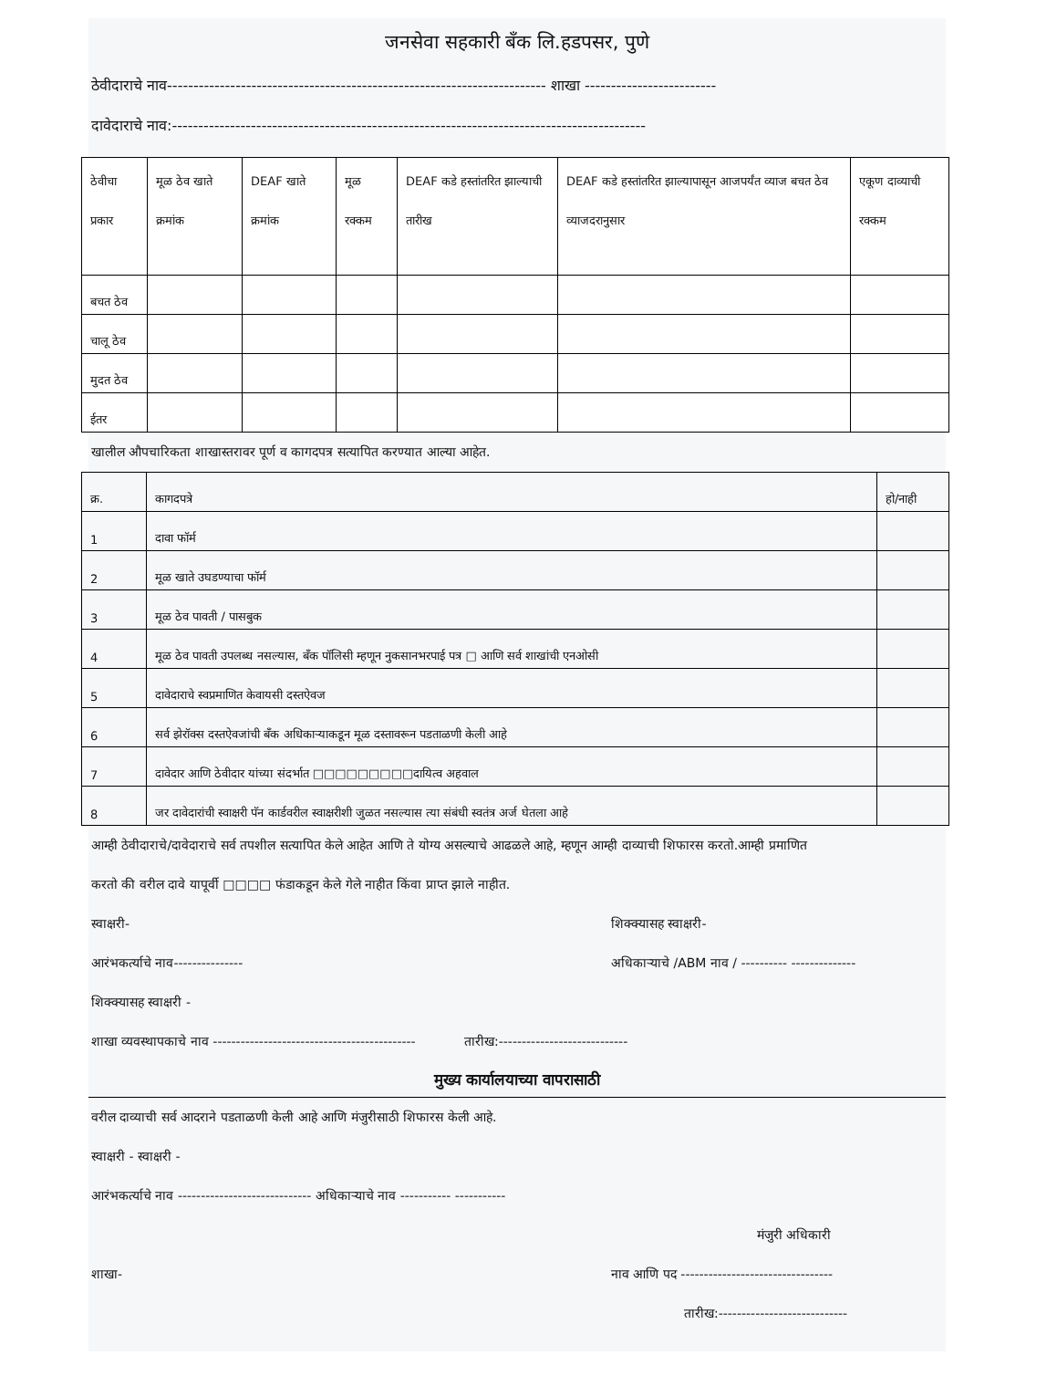जनसेवा सहकारी बँक लि.हडपसर, पुणे
ठेवीदाराचे नाव------------------------------------------------------------------------ शाखा -------------------------
दावेदाराचे नाव:------------------------------------------------------------------------------------------
| ठेवीचा प्रकार | मूळ ठेव खाते क्रमांक | DEAF खाते क्रमांक | मूळ रक्कम | DEAF कडे हस्तांतरित झाल्याची तारीख | DEAF कडे हस्तांतरित झाल्यापासून आजपर्यंत व्याज बचत ठेव व्याजदरानुसार | एकूण दाव्याची रक्कम |
| --- | --- | --- | --- | --- | --- | --- |
| बचत ठेव | | | | | | |
| चालू ठेव | | | | | | |
| मुदत ठेव | | | | | | |
| ईतर | | | | | | |
खालील औपचारिकता शाखास्तरावर पूर्ण व कागदपत्र सत्यापित करण्यात आल्या आहेत.
| क्र. | कागदपत्रे | हो/नाही |
| --- | --- | --- |
| 1 | दावा फॉर्म | |
| 2 | मूळ खाते उघडण्याचा फॉर्म | |
| 3 | मूळ ठेव पावती / पासबुक | |
| 4 | मूळ ठेव पावती उपलब्ध नसल्यास, बँक पॉलिसी म्हणून नुकसानभरपाई पत्र □ आणि सर्व शाखांची एनओसी | |
| 5 | दावेदाराचे स्वप्रमाणित केवायसी दस्तऐवज | |
| 6 | सर्व झेरॉक्स दस्तऐवजांची बँक अधिकाऱ्याकडून मूळ दस्तावरून पडताळणी केली आहे | |
| 7 | दावेदार आणि ठेवीदार यांच्या संदर्भात □□□□□□□□□दायित्व अहवाल | |
| 8 | जर दावेदारांची स्वाक्षरी पॅन कार्डवरील स्वाक्षरीशी जुळत नसल्यास त्या संबंधी स्वतंत्र अर्ज घेतला आहे | |
आम्ही ठेवीदाराचे/दावेदाराचे सर्व तपशील सत्यापित केले आहेत आणि ते योग्य असल्याचे आढळले आहे, म्हणून आम्ही दाव्याची शिफारस करतो.आम्ही प्रमाणित
करतो की वरील दावे यापूर्वी □□□□ फंडाकडून केले गेले नाहीत किंवा प्राप्त झाले नाहीत.
स्वाक्षरी- शिक्क्यासह स्वाक्षरी-
आरंभकर्त्याचे नाव--------------- अधिकाऱ्याचे /ABM नाव / ---------- --------------
शिक्क्यासह स्वाक्षरी -
शाखा व्यवस्थापकाचे नाव -------------------------------------------- तारीख:----------------------------
मुख्य कार्यालयाच्या वापरासाठी
वरील दाव्याची सर्व आदराने पडताळणी केली आहे आणि मंजुरीसाठी शिफारस केली आहे.
स्वाक्षरी - स्वाक्षरी -
आरंभकर्त्याचे नाव ----------------------------- अधिकाऱ्याचे नाव ----------- -----------
मंजुरी अधिकारी
शाखा- नाव आणि पद ---------------------------------
तारीख:----------------------------